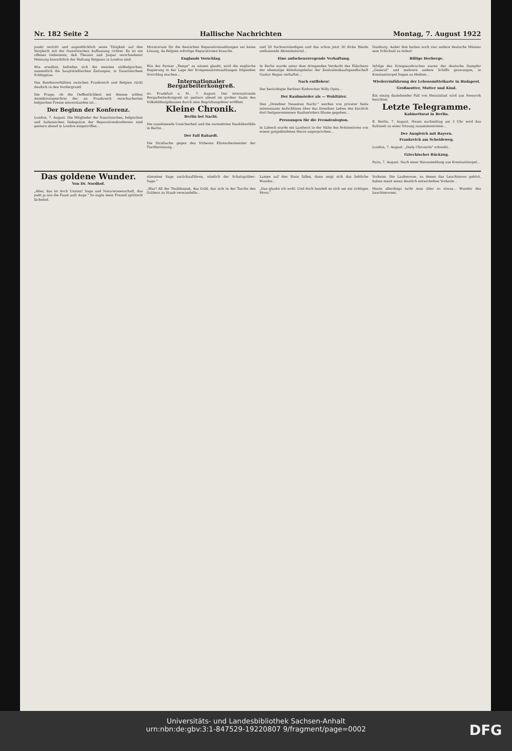Nr. 182 Seite 2 Hallische Nachrichten Montag, 7. August 1922
punkt vertritt und augenblicklich seine Tätigkeit auf den Vergleich mit der französischen Auffassung richtet. Es ist ein offenes Geheimnis, daß Theunis und Jaspar verschiedener Meinung hinsichtlich der Haltung Belgiens in London sind.
Wie erwähnt, befinden sich die meisten südbelgischen, namentlich die hauptstädtischen Zeitungen, in französischem Schlepptau.
Das Bundesverhältnis zwischen Frankreich und Belgien rückt deutlich in den Vordergrund.
Die Frage, ob die Oeffentlichkeit mit diesem wilden Annektionsgeschrei der an Frankreich verschacherten belgischen Presse einverstanden ist...
Der Beginn der Konferenz.
London, 7. August. Die Mitglieder der französischen, belgischen und italienischen Delegation der Reparationskonferenz sind gestern abend in London eingetroffen...
Moratorium für die deutschen Reparationszahlungen sei keine Lösung, da Belgien sofortige Reparationen brauche.
Englands Vorschlag.
Wie der Pariser „Temps" zu wissen glaubt, wird die englische Regierung in der Lage der Kompensationszahlungen folgenden Vorschlag machen...
Internationaler Bergarbeiterkongreß.
no. Frankfurt a. M., 7. August. Der internationale Bergarbeiterkongreß ist gestern abend im großen Saale des Volksbildungshauses durch eine Begrüßungsfeier eröffnet.
Kleine Chronik.
Berlin bei Nacht.
Die zunehmende Unsicherheit und die vermehrten Raubüberfälle in Berlin...
Der Fall Rahardt.
Die Strafsache gegen den früheren Ehrenobermeister der Tischlerinnung...
und 20 Sachverständigen und das schon jetzt 30 dicke Bände umfassende Aktenmaterial...
Eine aufsehenerregende Verhaftung.
In Berlin wurde unter dem dringenden Verdacht des Fälschens der ehemalige Abteilungsleiter der Zentraleinkaufsgesellschaft Gustav Regue verhaftet...
Nach entflohen!
Der berüchtigte Berliner Einbrecher Willy Opitz...
Der Raubmörder als — Wohltäter.
Den „Dresdner Neuesten Nachr." werden von privater Seite interessante Aufschlüsse über das Dresdner Leben des kürzlich dort festgenommenen Raubmörders Blume gegeben...
Pressungen für die Fremdenlegion.
In Lübeck wurde ein Landwirt in der Nähe des Holstentores von einem gutgekleideten Herrn angesprochen...
Duisburg. Außer ihm hatten noch vier andere deutsche Männer sein Schicksal zu teilen!
Billige Herberge.
Infolge des Kriegsausbruches waren der deutsche Dampfer „General" und mehrere andere Schiffe gezwungen, in Konstantinopel liegen zu bleiben...
Wiedereinführung der Lebensmittelkarte in Budapest.
Großmutter, Mutter und Kind.
Ein einzig dastehender Fall von Heiratslust wird aus Newyork berichtet.
Letzte Telegramme.
Kabinettsrat in Berlin.
B. Berlin, 7. August. Heute nachmittag um 5 Uhr wird das Kabinett zu einer Sitzung zusammentreten...
Der Ausgleich mit Bayern.
Frankreich am Scheideweg.
London, 7. August. „Daily Chronicle" schreibt...
Griechischer Rückzug.
Paris, 7. August. Nach einer Havasmeldung aus Konstantinopel...
Das goldene Wunder.
Von Dr. Nordhof.
„Aber, das ist doch Unsinn! Sage und Naturwissenschaft, das paßt ja wie die Faust aufs Auge." So sagte mein Freund spöttisch lächelnd.
stimmten Sage zurückzuführen, nämlich der Schatzgräber-Sage."
„Was? All der Teufelsspuk, das Gold, das sich in der Tasche des Gräbers zu Staub verwandelte...
Lampe auf den Stein fallen, dann zeigt sich das liebliche Wunder...
„Das glaube ich wohl. Und doch handelt es sich um ein richtiges Moos."
Vorkeim. Die Laubmoose, zu denen das Leuchtmoos gehört, haben meist einen deutlich entwickelten Vorkeim...
Heute allerdings lacht man über so etwas... Wunder des Leuchtmooses.
Universitäts- und Landesbibliothek Sachsen-Anhalt
urn:nbn:de:gbv:3:1-847529-19220807 9/fragment/page=0002
DFG